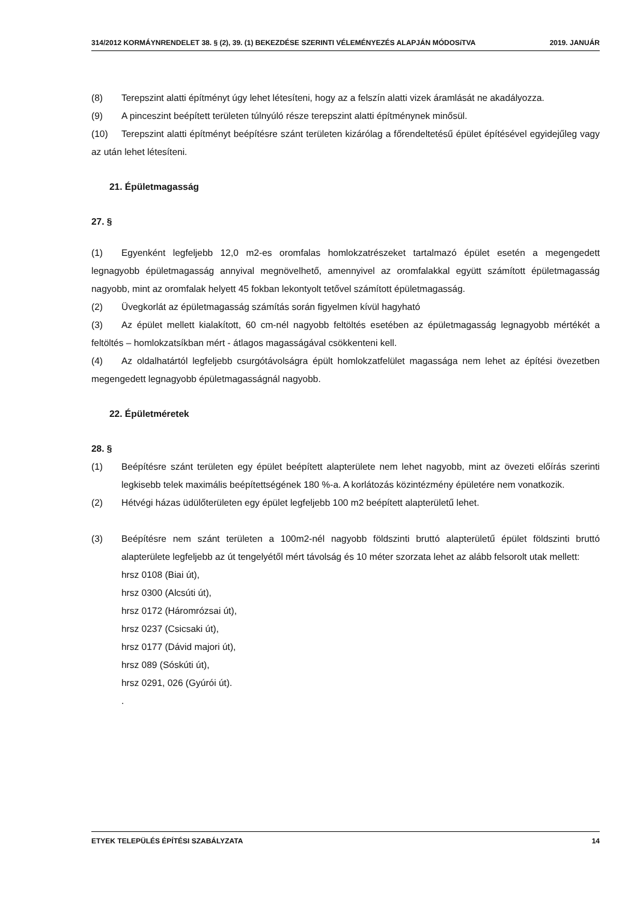314/2012 KORMÁYNRENDELET 38. § (2), 39. (1) BEKEZDÉSE SZERINTI VÉLEMÉNYEZÉS ALAPJÁN MÓDOSíTVA 2019. JANUÁR
(8) Terepszint alatti építményt úgy lehet létesíteni, hogy az a felszín alatti vizek áramlását ne akadályozza.
(9) A pinceszint beépített területen túlnyúló része terepszint alatti építménynek minősül.
(10) Terepszint alatti építményt beépítésre szánt területen kizárólag a főrendeltetésű épület építésével egyidejűleg vagy az után lehet létesíteni.
21. Épületmagasság
27. §
(1) Egyenként legfeljebb 12,0 m2-es oromfalas homlokzatrészeket tartalmazó épület esetén a megengedett legnagyobb épületmagasság annyival megnövelhető, amennyivel az oromfalakkal együtt számított épületmagasság nagyobb, mint az oromfalak helyett 45 fokban lekontyolt tetővel számított épületmagasság.
(2) Üvegkorlát az épületmagasság számítás során figyelmen kívül hagyható
(3) Az épület mellett kialakított, 60 cm-nél nagyobb feltöltés esetében az épületmagasság legnagyobb mértékét a feltöltés – homlokzatsíkban mért - átlagos magasságával csökkenteni kell.
(4) Az oldalhatártól legfeljebb csurgótávolságra épült homlokzatfelület magassága nem lehet az építési övezetben megengedett legnagyobb épületmagasságnál nagyobb.
22. Épületméretek
28. §
(1) Beépítésre szánt területen egy épület beépített alapterülete nem lehet nagyobb, mint az övezeti előírás szerinti legkisebb telek maximális beépítettségének 180 %-a. A korlátozás közintézmény épületére nem vonatkozik.
(2) Hétvégi házas üdülőterületen egy épület legfeljebb 100 m2 beépített alapterületű lehet.
(3) Beépítésre nem szánt területen a 100m2-nél nagyobb földszinti bruttó alapterületű épület földszinti bruttó alapterülete legfeljebb az út tengelyétől mért távolság és 10 méter szorzata lehet az alább felsorolt utak mellett:
hrsz 0108 (Biai út),
hrsz 0300 (Alcsúti út),
hrsz 0172 (Háromrózsai út),
hrsz 0237 (Csicsaki út),
hrsz 0177 (Dávid majori út),
hrsz 089 (Sóskúti út),
hrsz 0291, 026 (Gyúrói út).
.
ETYEK TELEPÜLÉS ÉPÍTÉSI SZABÁLYZATA 14